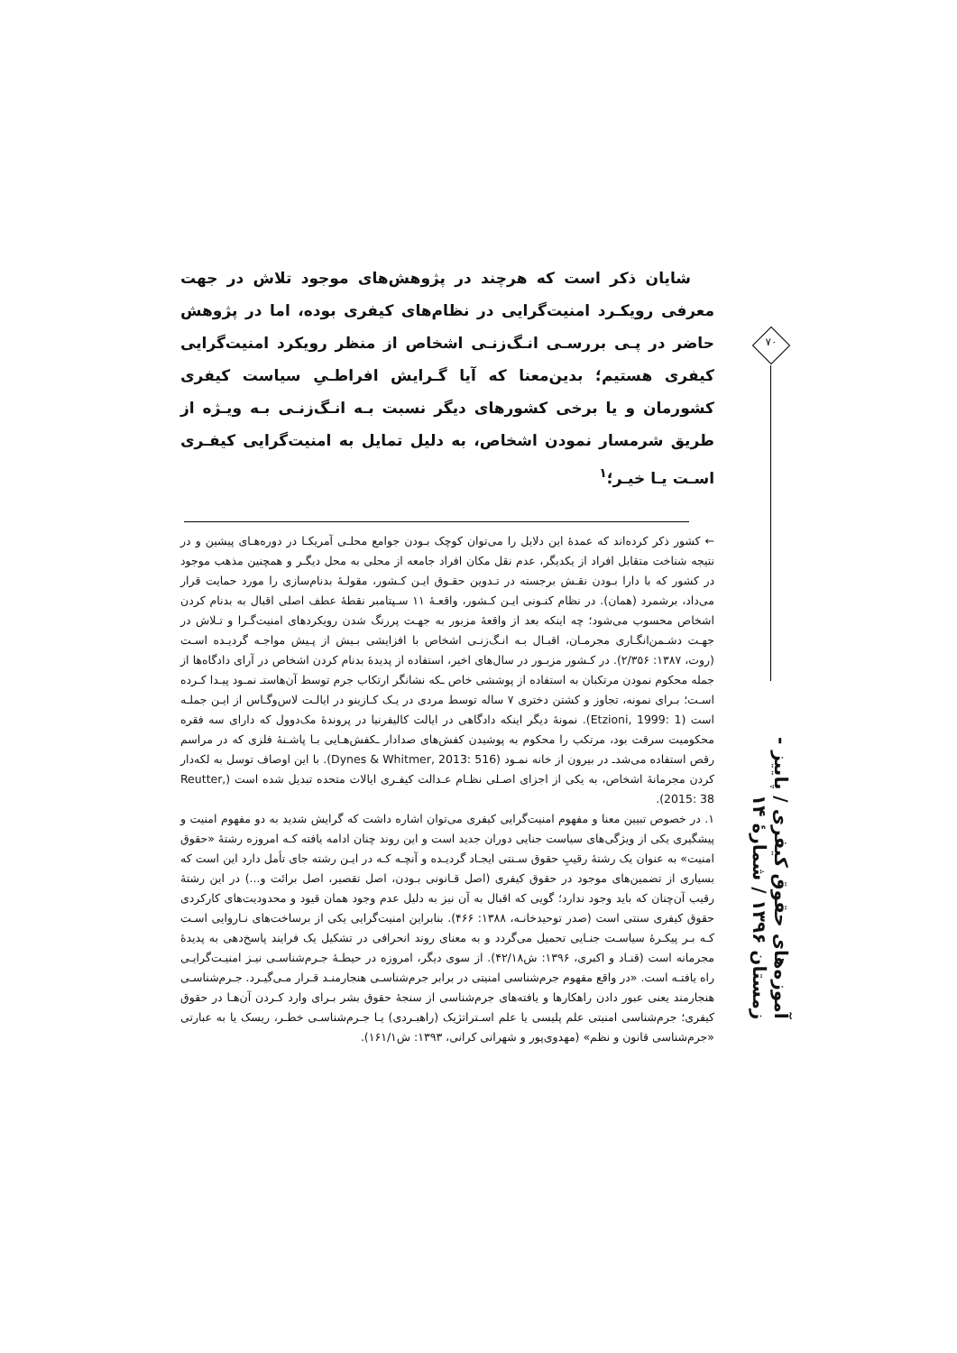شایان ذکر است که هرچند در پژوهش‌های موجود تلاش در جهت معرفی رویکـرد امنیت‌گرایی در نظام‌های کیفری بوده، اما در پژوهش حاضر در پـی بررسـی انـگ‌زنـی اشخاص از منظر رویکرد امنیت‌گرایی کیفری هستیم؛ بدین‌معنا که آیا گـرایش افراطـیِ سیاست کیفری کشورمان و یا برخی کشورهای دیگر نسبت بـه انـگ‌زنـی بـه ویـژه از طریق شرمسار نمودن اشخاص، به دلیل تمایل به امنیت‌گرایی کیفـری اسـت یـا خیـر؛<sup>۱</sup>
← کشور ذکر کرده‌اند که عمدهٔ این دلایل را می‌توان کوچک بـودن جوامع محلـی آمریکـا در دوره‌هـای پیشین و در نتیجه شناخت متقابل افراد از یکدیگر، عدم نقل مکان افراد جامعه از محلی به محل دیگـر و همچنین مذهب موجود در کشور که با دارا بـودن نقـش برجسته در تـدوین حقـوق ایـن کـشور، مقولـهٔ بدنام‌سازی را مورد حمایت قرار می‌داد، برشمرد (همان). در نظام کنـونی ایـن کـشور، واقعـهٔ ۱۱ سـپتامبر نقطهٔ عطف اصلی اقبال به بدنام کردن اشخاص محسوب می‌شود؛ چه اینکه بعد از واقعهٔ مزبور به جهـت پررنگ شدن رویکردهای امنیت‌گـرا و تـلاش در جهـت دشـمن‌انگـاری مجرمـان، اقبـال بـه انـگ‌زنـی اشخاص با افزایشی بـیش از پـیش مواجـه گردیـده اسـت (روت، ۱۳۸۷: ۲/۳۵۶). در کـشور مزبـور در سال‌های اخیر، استفاده از پدیدهٔ بدنام کردن اشخاص در آرای دادگاه‌ها از جمله محکوم نمودن مرتکبان به استفاده از پوششی خاص ـکه نشانگر ارتکاب جرم توسط آن‌هاستـ نمـود پیـدا کـرده اسـت؛ بـرای نمونه، تجاوز و کشتن دختری ۷ ساله توسط مردی در یـک کـازینو در ایالـت لاس‌وگـاس از ایـن جملـه است (Etzioni, 1999: 1). نمونهٔ دیگر اینکه دادگاهی در ایالت کالیفرنیا در پروندهٔ مک‌دوول که دارای سه فقره محکومیت سرقت بود، مرتکب را محکوم به پوشیدن کفش‌های صدادار ـکفش‌هـایی بـا پاشـنهٔ فلزی که در مراسم رقص استفاده می‌شدـ در بیرون از خانه نمـود (Dynes & Whitmer, 2013: 516). با این اوصاف توسل به لکه‌دار کردن مجرمانهٔ اشخاص، به یکی از اجزای اصـلی نظـام عـدالت کیفـری ایالات متحده تبدیل شده است (Reutter, 2015: 38).
۱. در خصوص تبیین معنا و مفهوم امنیت‌گرایی کیفری می‌توان اشاره داشت که گرایش شدید به دو مفهوم امنیت و پیشگیری یکی از ویژگی‌های سیاست جنایی دوران جدید است و این روند چنان ادامه یافته کـه امروزه رشتهٔ «حقوق امنیت» به عنوان یک رشتهٔ رقیبِ حقوق سـنتی ایجـاد گردیـده و آنچـه کـه در ایـن رشته جای تأمل دارد این است که بسیاری از تضمین‌های موجود در حقوق کیفری (اصل قـانونی بـودن، اصل تقصیر، اصل برائت و...) در این رشتهٔ رقیب آن‌چنان که باید وجود ندارد؛ گویی که اقبال به آن نیز به دلیل عدم وجود همان قیود و محدودیت‌های کارکردی حقوق کیفری سنتی است (صدر توحیدخانـه، ۱۳۸۸: ۴۶۶). بنابراین امنیت‌گرایی یکی از برساخت‌های نـاروایی اسـت کـه بـر پیکـرهٔ سیاسـت جنـایی تحمیل می‌گردد و به معنای روند انحرافی در تشکیل یک فرایند پاسخ‌دهی به پدیدهٔ مجرمانه است (قنـاد و اکبری، ۱۳۹۶: ش۴۲/۱۸). از سوی دیگر، امروزه در حیطـهٔ جـرم‌شناسـی نیـز امنیـت‌گرایـی راه یافتـه است. «در واقع مفهوم جرم‌شناسی امنیتی در برابر جرم‌شناسـی هنجارمنـد قـرار مـی‌گیـرد. جـرم‌شناسـی هنجارمند یعنی عبور دادن راهکارها و یافته‌های جرم‌شناسی از سنجهٔ حقوق بشر بـرای وارد کـردن آن‌هـا در حقوق کیفری؛ جرم‌شناسی امنیتی علم پلیسی یا علم اسـتراتژیک (راهبـردی) یـا جـرم‌شناسـی خطـر، ریسک یا به عبارتی «جرم‌شناسی قانون و نظم» (مهدوی‌پور و شهرانی کرانی، ۱۳۹۳: ش۱۶۱/۱).
۷۰
آموزه‌های حقوق کیفری / پاییز - زمستان ۱۳۹۶ / شمارهٔ ۱۴